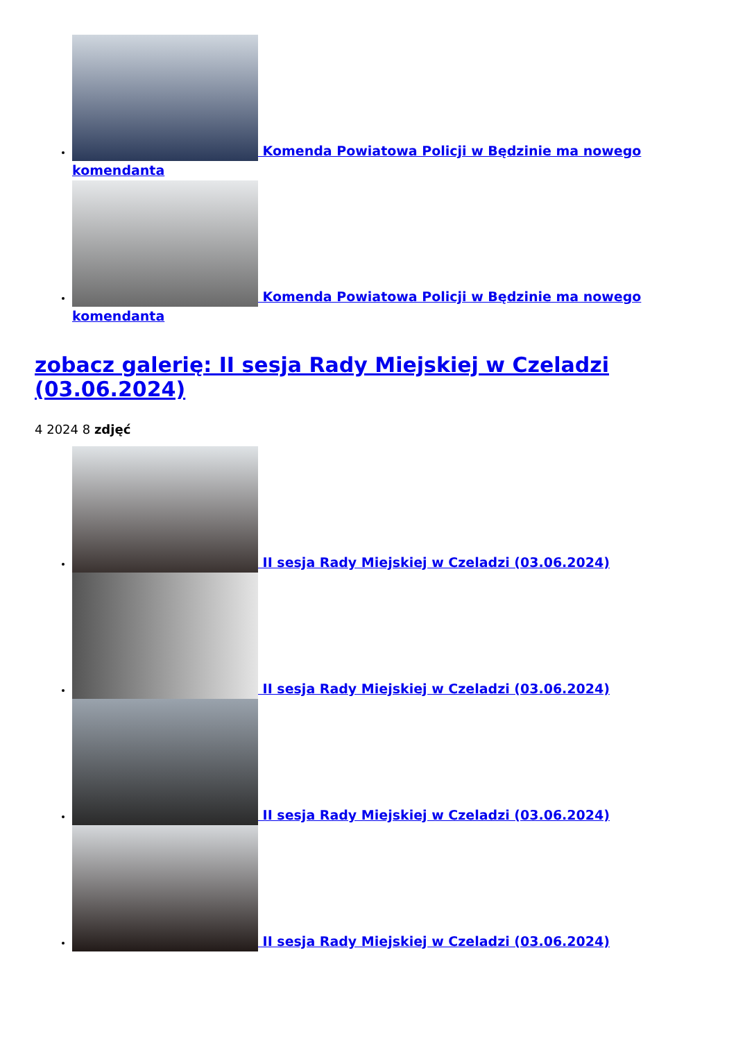Komenda Powiatowa Policji w Będzinie ma nowego komendanta
Komenda Powiatowa Policji w Będzinie ma nowego komendanta
zobacz galerię: II sesja Rady Miejskiej w Czeladzi (03.06.2024)
4 2024 8 zdjęć
II sesja Rady Miejskiej w Czeladzi (03.06.2024)
II sesja Rady Miejskiej w Czeladzi (03.06.2024)
II sesja Rady Miejskiej w Czeladzi (03.06.2024)
II sesja Rady Miejskiej w Czeladzi (03.06.2024)